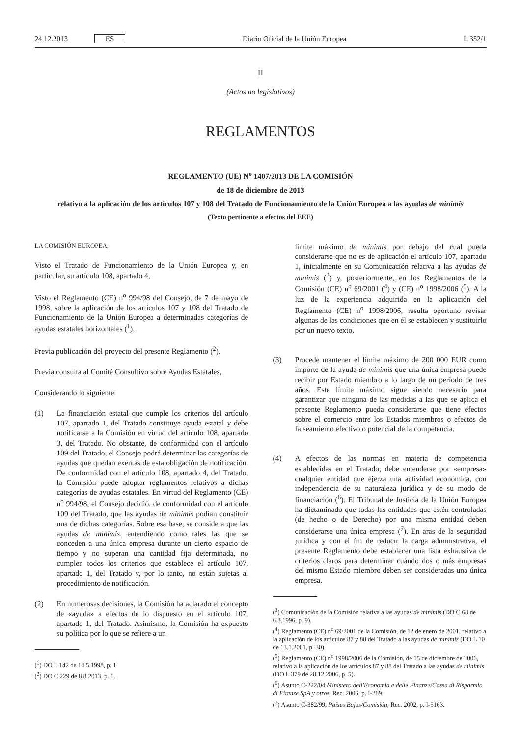24.12.2013 ES
Diario Oficial de la Unión Europea
L 352/1
II
(Actos no legislativos)
REGLAMENTOS
REGLAMENTO (UE) N<sup>o</sup> 1407/2013 DE LA COMISIÓN
de 18 de diciembre de 2013
relativo a la aplicación de los artículos 107 y 108 del Tratado de Funcionamiento de la Unión Europea a las ayudas de minimis
(Texto pertinente a efectos del EEE)
LA COMISIÓN EUROPEA,
Visto el Tratado de Funcionamiento de la Unión Europea y, en particular, su artículo 108, apartado 4,
Visto el Reglamento (CE) n<sup>o</sup> 994/98 del Consejo, de 7 de mayo de 1998, sobre la aplicación de los artículos 107 y 108 del Tratado de Funcionamiento de la Unión Europea a determinadas categorías de ayudas estatales horizontales (<sup>1</sup>),
Previa publicación del proyecto del presente Reglamento (<sup>2</sup>),
Previa consulta al Comité Consultivo sobre Ayudas Estatales,
Considerando lo siguiente:
(1) La financiación estatal que cumple los criterios del artículo 107, apartado 1, del Tratado constituye ayuda estatal y debe notificarse a la Comisión en virtud del artículo 108, apartado 3, del Tratado. No obstante, de conformidad con el artículo 109 del Tratado, el Consejo podrá determinar las categorías de ayudas que quedan exentas de esta obligación de notificación. De conformidad con el artículo 108, apartado 4, del Tratado, la Comisión puede adoptar reglamentos relativos a dichas categorías de ayudas estatales. En virtud del Reglamento (CE) n<sup>o</sup> 994/98, el Consejo decidió, de conformidad con el artículo 109 del Tratado, que las ayudas de minimis podían constituir una de dichas categorías. Sobre esa base, se considera que las ayudas de minimis, entendiendo como tales las que se conceden a una única empresa durante un cierto espacio de tiempo y no superan una cantidad fija determinada, no cumplen todos los criterios que establece el artículo 107, apartado 1, del Tratado y, por lo tanto, no están sujetas al procedimiento de notificación.
(2) En numerosas decisiones, la Comisión ha aclarado el concepto de «ayuda» a efectos de lo dispuesto en el artículo 107, apartado 1, del Tratado. Asimismo, la Comisión ha expuesto su política por lo que se refiere a un
(<sup>1</sup>) DO L 142 de 14.5.1998, p. 1.
(<sup>2</sup>) DO C 229 de 8.8.2013, p. 1.
límite máximo de minimis por debajo del cual pueda considerarse que no es de aplicación el artículo 107, apartado 1, inicialmente en su Comunicación relativa a las ayudas de minimis (<sup>3</sup>) y, posteriormente, en los Reglamentos de la Comisión (CE) n<sup>o</sup> 69/2001 (<sup>4</sup>) y (CE) n<sup>o</sup> 1998/2006 (<sup>5</sup>). A la luz de la experiencia adquirida en la aplicación del Reglamento (CE) n<sup>o</sup> 1998/2006, resulta oportuno revisar algunas de las condiciones que en él se establecen y sustituirlo por un nuevo texto.
(3) Procede mantener el límite máximo de 200 000 EUR como importe de la ayuda de minimis que una única empresa puede recibir por Estado miembro a lo largo de un período de tres años. Este límite máximo sigue siendo necesario para garantizar que ninguna de las medidas a las que se aplica el presente Reglamento pueda considerarse que tiene efectos sobre el comercio entre los Estados miembros o efectos de falseamiento efectivo o potencial de la competencia.
(4) A efectos de las normas en materia de competencia establecidas en el Tratado, debe entenderse por «empresa» cualquier entidad que ejerza una actividad económica, con independencia de su naturaleza jurídica y de su modo de financiación (<sup>6</sup>). El Tribunal de Justicia de la Unión Europea ha dictaminado que todas las entidades que estén controladas (de hecho o de Derecho) por una misma entidad deben considerarse una única empresa (<sup>7</sup>). En aras de la seguridad jurídica y con el fin de reducir la carga administrativa, el presente Reglamento debe establecer una lista exhaustiva de criterios claros para determinar cuándo dos o más empresas del mismo Estado miembro deben ser consideradas una única empresa.
(<sup>3</sup>) Comunicación de la Comisión relativa a las ayudas de minimis (DO C 68 de 6.3.1996, p. 9).
(<sup>4</sup>) Reglamento (CE) n<sup>o</sup> 69/2001 de la Comisión, de 12 de enero de 2001, relativo a la aplicación de los artículos 87 y 88 del Tratado a las ayudas de minimis (DO L 10 de 13.1.2001, p. 30).
(<sup>5</sup>) Reglamento (CE) n<sup>o</sup> 1998/2006 de la Comisión, de 15 de diciembre de 2006, relativo a la aplicación de los artículos 87 y 88 del Tratado a las ayudas de minimis (DO L 379 de 28.12.2006, p. 5).
(<sup>6</sup>) Asunto C-222/04 Ministero dell'Economia e delle Finanze/Cassa di Risparmio di Firenze SpA y otros, Rec. 2006, p. I-289.
(<sup>7</sup>) Asunto C-382/99, Países Bajos/Comisión, Rec. 2002, p. I-5163.